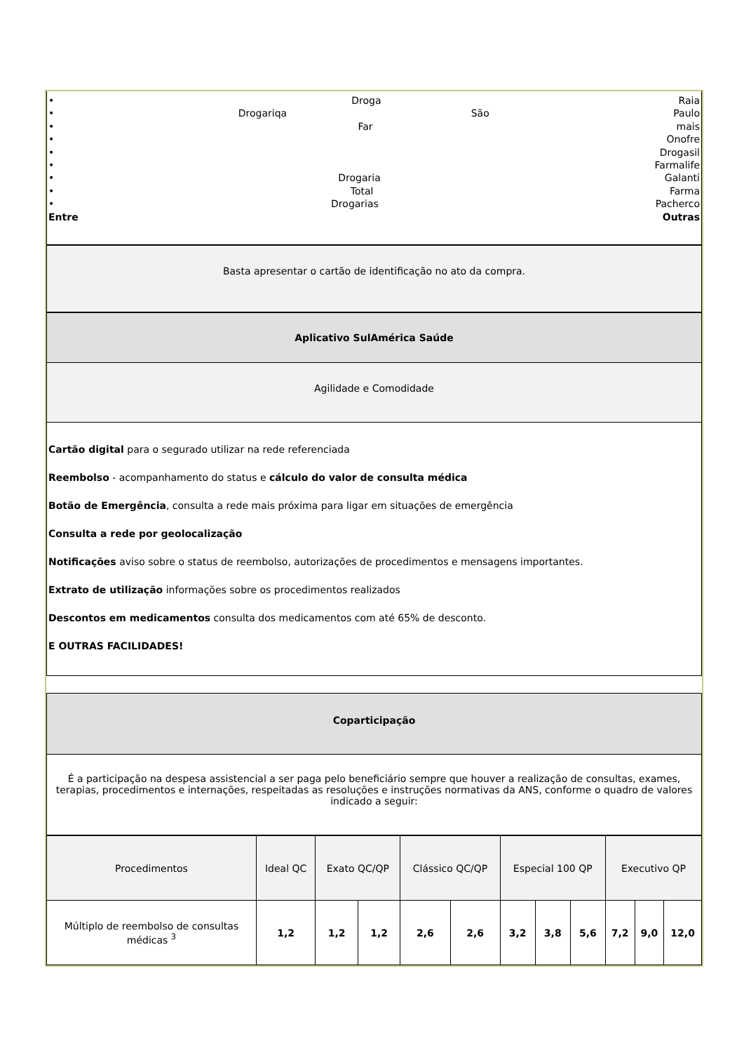• Droga Raia
• Drogariqa São Paulo
• Far mais
• Onofre
• Drogasil
• Farmalife
• Drogaria Galanti
• Total Farma
• Drogarias Pacherco
Entre Outras
Basta apresentar o cartão de identificação no ato da compra.
Aplicativo SulAmérica Saúde
Agilidade e Comodidade
Cartão digital para o segurado utilizar na rede referenciada
Reembolso - acompanhamento do status e cálculo do valor de consulta médica
Botão de Emergência, consulta a rede mais próxima para ligar em situações de emergência
Consulta a rede por geolocalização
Notificações aviso sobre o status de reembolso, autorizações de procedimentos e mensagens importantes.
Extrato de utilização informações sobre os procedimentos realizados
Descontos em medicamentos consulta dos medicamentos com até 65% de desconto.
E OUTRAS FACILIDADES!
Coparticipação
É a participação na despesa assistencial a ser paga pelo beneficiário sempre que houver a realização de consultas, exames, terapias, procedimentos e internações, respeitadas as resoluções e instruções normativas da ANS, conforme o quadro de valores indicado a seguir:
| Procedimentos | Ideal QC | Exato QC/QP | | Clássico QC/QP | | Especial 100 QP | | | Executivo QP | | |
| Múltiplo de reembolso de consultas médicas <sup>3</sup> | 1,2 | 1,2 | 1,2 | 2,6 | 2,6 | 3,2 | 3,8 | 5,6 | 7,2 | 9,0 | 12,0 |